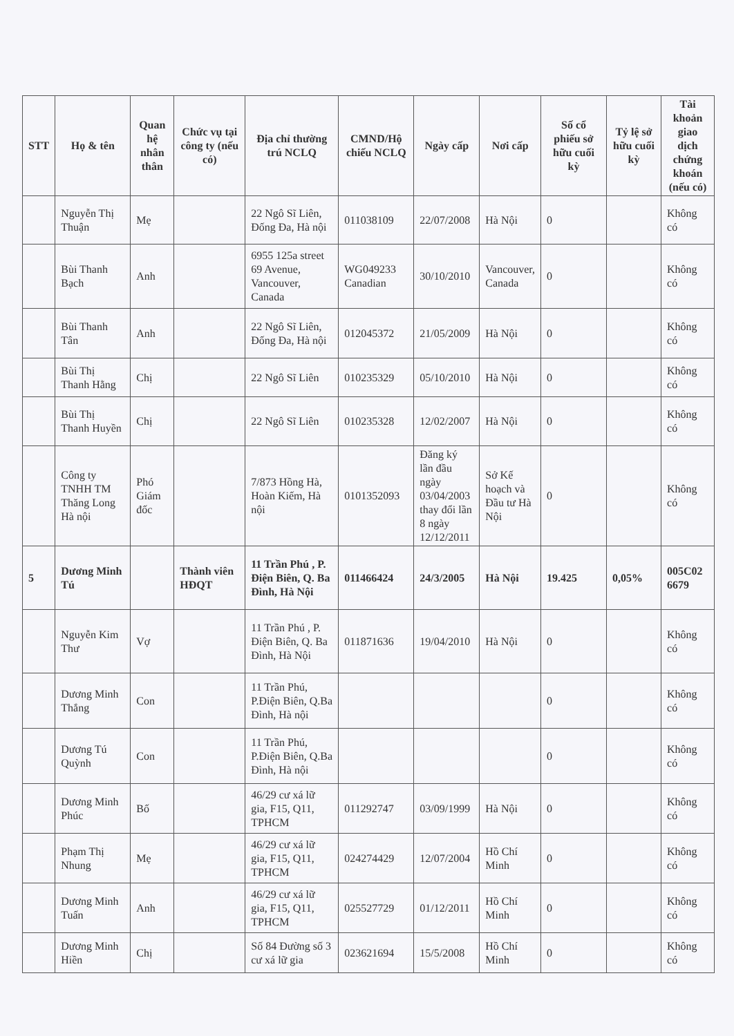| STT | Họ & tên | Quan hệ nhân thân | Chức vụ tại công ty (nếu có) | Địa chỉ thường trú NCLQ | CMND/Hộ chiếu NCLQ | Ngày cấp | Nơi cấp | Số cổ phiếu sở hữu cuối kỳ | Tỷ lệ sở hữu cuối kỳ | Tài khoản giao dịch chứng khoán (nếu có) |
| --- | --- | --- | --- | --- | --- | --- | --- | --- | --- | --- |
| | Nguyễn Thị Thuận | Mẹ | | 22 Ngô Sĩ Liên, Đống Đa, Hà nội | 011038109 | 22/07/2008 | Hà Nội | 0 | | Không có |
| | Bùi Thanh Bạch | Anh | | 6955 125a street 69 Avenue, Vancouver, Canada | WG049233 Canadian | 30/10/2010 | Vancouver, Canada | 0 | | Không có |
| | Bùi Thanh Tân | Anh | | 22 Ngô Sĩ Liên, Đống Đa, Hà nội | 012045372 | 21/05/2009 | Hà Nội | 0 | | Không có |
| | Bùi Thị Thanh Hằng | Chị | | 22 Ngô Sĩ Liên | 010235329 | 05/10/2010 | Hà Nội | 0 | | Không có |
| | Bùi Thị Thanh Huyền | Chị | | 22 Ngô Sĩ Liên | 010235328 | 12/02/2007 | Hà Nội | 0 | | Không có |
| | Công ty TNHH TM Thăng Long Hà nội | Phó Giám đốc | | 7/873 Hồng Hà, Hoàn Kiếm, Hà nội | 0101352093 | Đăng ký lần đầu ngày 03/04/2003 thay đổi lần 8 ngày 12/12/2011 | Sở Kế hoạch và Đầu tư Hà Nội | 0 | | Không có |
| 5 | Dương Minh Tú | | Thành viên HĐQT | 11 Trần Phú , P. Điện Biên, Q. Ba Đình, Hà Nội | 011466424 | 24/3/2005 | Hà Nội | 19.425 | 0,05% | 005C02 6679 |
| | Nguyễn Kim Thư | Vợ | | 11 Trần Phú , P. Điện Biên, Q. Ba Đình, Hà Nội | 011871636 | 19/04/2010 | Hà Nội | 0 | | Không có |
| | Dương Minh Thắng | Con | | 11 Trần Phú, P.Điện Biên, Q.Ba Đình, Hà nội | | | | 0 | | Không có |
| | Dương Tú Quỳnh | Con | | 11 Trần Phú, P.Điện Biên, Q.Ba Đình, Hà nội | | | | 0 | | Không có |
| | Dương Minh Phúc | Bố | | 46/29 cư xá lữ gia, F15, Q11, TPHCM | 011292747 | 03/09/1999 | Hà Nội | 0 | | Không có |
| | Phạm Thị Nhung | Mẹ | | 46/29 cư xá lữ gia, F15, Q11, TPHCM | 024274429 | 12/07/2004 | Hồ Chí Minh | 0 | | Không có |
| | Dương Minh Tuấn | Anh | | 46/29 cư xá lữ gia, F15, Q11, TPHCM | 025527729 | 01/12/2011 | Hồ Chí Minh | 0 | | Không có |
| | Dương Minh Hiền | Chị | | Số 84 Đường số 3 cư xá lữ gia | 023621694 | 15/5/2008 | Hồ Chí Minh | 0 | | Không có |